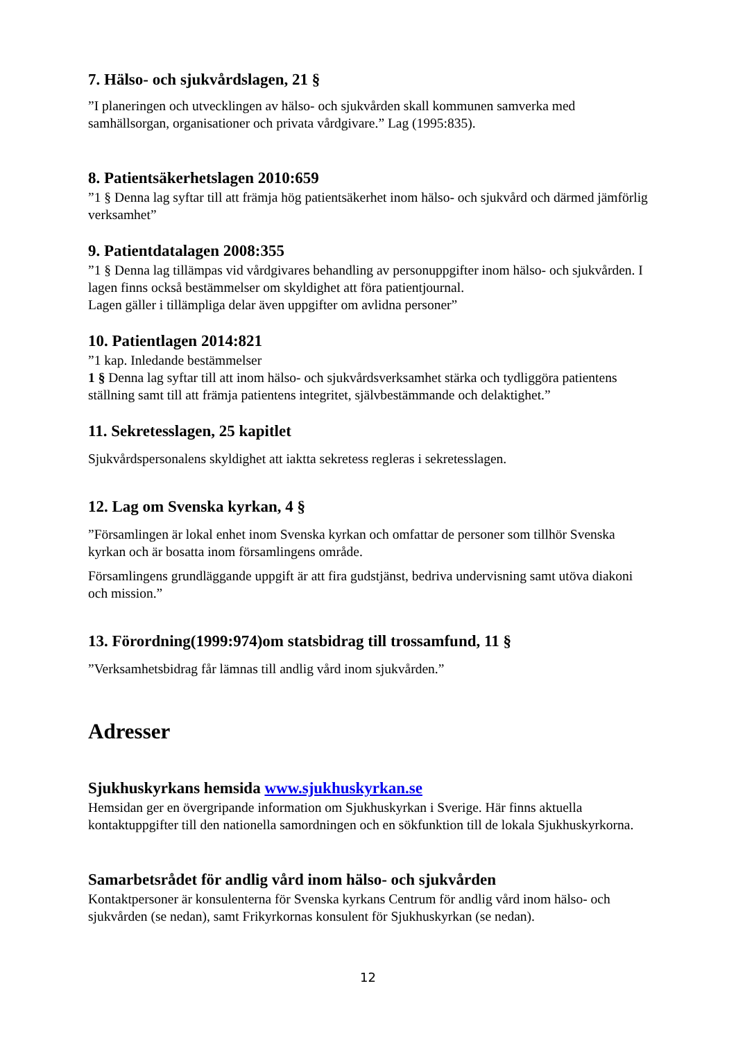7. Hälso- och sjukvårdslagen, 21 §
”I planeringen och utvecklingen av hälso- och sjukvården skall kommunen samverka med samhällsorgan, organisationer och privata vårdgivare.” Lag (1995:835).
8. Patientsäkerhetslagen 2010:659
”1 § Denna lag syftar till att främja hög patientsäkerhet inom hälso- och sjukvård och därmed jämförlig verksamhet”
9. Patientdatalagen 2008:355
”1 § Denna lag tillämpas vid vårdgivares behandling av personuppgifter inom hälso- och sjukvården. I lagen finns också bestämmelser om skyldighet att föra patientjournal.
Lagen gäller i tillämpliga delar även uppgifter om avlidna personer”
10. Patientlagen 2014:821
”1 kap. Inledande bestämmelser
1 § Denna lag syftar till att inom hälso- och sjukvårdsverksamhet stärka och tydliggöra patientens ställning samt till att främja patientens integritet, självbestämmande och delaktighet.”
11. Sekretesslagen, 25 kapitlet
Sjukvårdspersonalens skyldighet att iaktta sekretess regleras i sekretesslagen.
12. Lag om Svenska kyrkan, 4 §
”Församlingen är lokal enhet inom Svenska kyrkan och omfattar de personer som tillhör Svenska kyrkan och är bosatta inom församlingens område.
Församlingens grundläggande uppgift är att fira gudstjänst, bedriva undervisning samt utöva diakoni och mission.”
13. Förordning(1999:974)om statsbidrag till trossamfund, 11 §
”Verksamhetsbidrag får lämnas till andlig vård inom sjukvården.”
Adresser
Sjukhuskyrkans hemsida www.sjukhuskyrkan.se
Hemsidan ger en övergripande information om Sjukhuskyrkan i Sverige. Här finns aktuella kontaktuppgifter till den nationella samordningen och en sökfunktion till de lokala Sjukhuskyrkorna.
Samarbetsrådet för andlig vård inom hälso- och sjukvården
Kontaktpersoner är konsulenterna för Svenska kyrkans Centrum för andlig vård inom hälso- och sjukvården (se nedan), samt Frikyrkornas konsulent för Sjukhuskyrkan (se nedan).
12